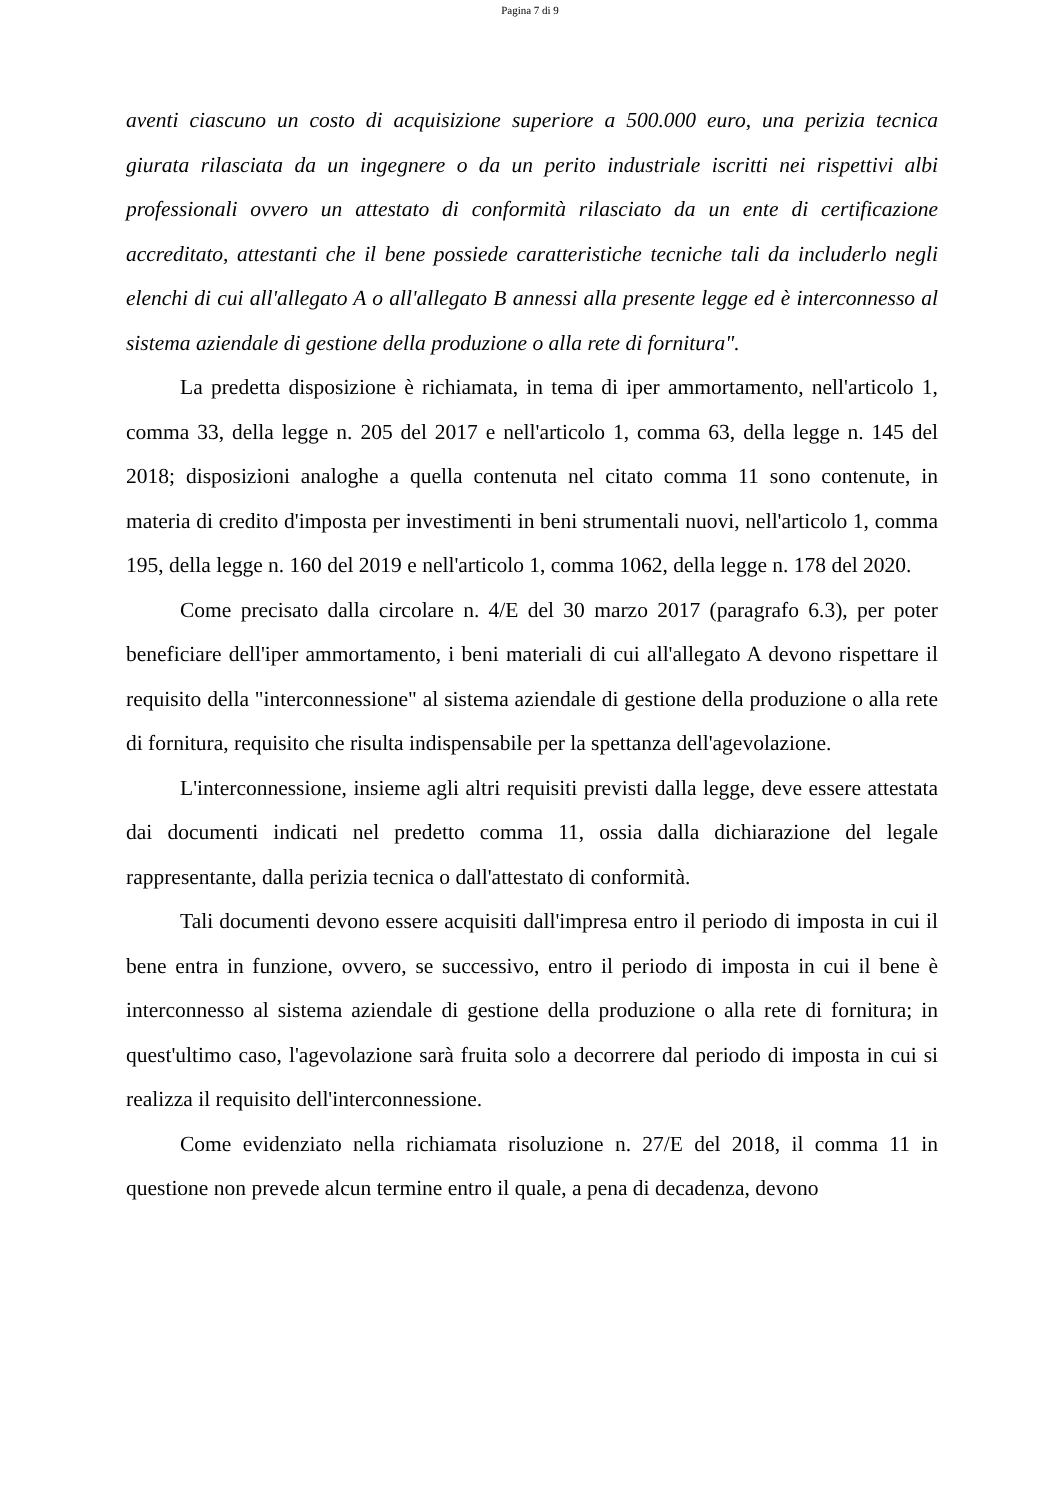Pagina 7 di 9
aventi ciascuno un costo di acquisizione superiore a 500.000 euro, una perizia tecnica giurata rilasciata da un ingegnere o da un perito industriale iscritti nei rispettivi albi professionali ovvero un attestato di conformità rilasciato da un ente di certificazione accreditato, attestanti che il bene possiede caratteristiche tecniche tali da includerlo negli elenchi di cui all'allegato A o all'allegato B annessi alla presente legge ed è interconnesso al sistema aziendale di gestione della produzione o alla rete di fornitura".
La predetta disposizione è richiamata, in tema di iper ammortamento, nell'articolo 1, comma 33, della legge n. 205 del 2017 e nell'articolo 1, comma 63, della legge n. 145 del 2018; disposizioni analoghe a quella contenuta nel citato comma 11 sono contenute, in materia di credito d'imposta per investimenti in beni strumentali nuovi, nell'articolo 1, comma 195, della legge n. 160 del 2019 e nell'articolo 1, comma 1062, della legge n. 178 del 2020.
Come precisato dalla circolare n. 4/E del 30 marzo 2017 (paragrafo 6.3), per poter beneficiare dell'iper ammortamento, i beni materiali di cui all'allegato A devono rispettare il requisito della "interconnessione" al sistema aziendale di gestione della produzione o alla rete di fornitura, requisito che risulta indispensabile per la spettanza dell'agevolazione.
L'interconnessione, insieme agli altri requisiti previsti dalla legge, deve essere attestata dai documenti indicati nel predetto comma 11, ossia dalla dichiarazione del legale rappresentante, dalla perizia tecnica o dall'attestato di conformità.
Tali documenti devono essere acquisiti dall'impresa entro il periodo di imposta in cui il bene entra in funzione, ovvero, se successivo, entro il periodo di imposta in cui il bene è interconnesso al sistema aziendale di gestione della produzione o alla rete di fornitura; in quest'ultimo caso, l'agevolazione sarà fruita solo a decorrere dal periodo di imposta in cui si realizza il requisito dell'interconnessione.
Come evidenziato nella richiamata risoluzione n. 27/E del 2018, il comma 11 in questione non prevede alcun termine entro il quale, a pena di decadenza, devono